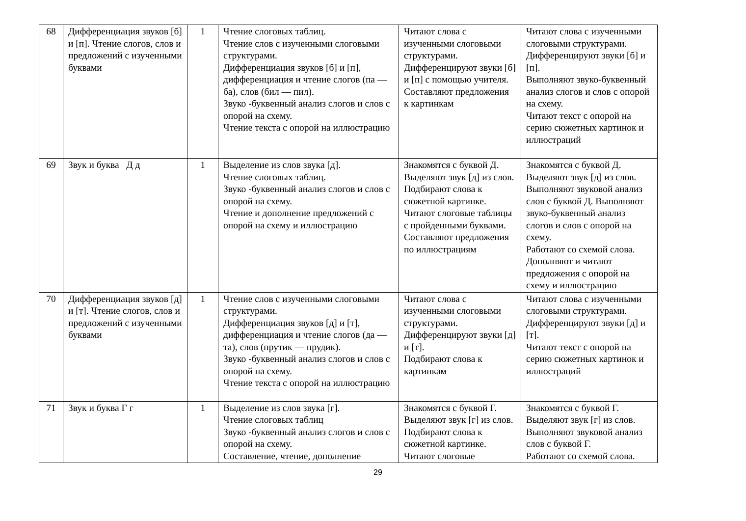| 68 | Дифференциация звуков [б] и [п]. Чтение слогов, слов и предложений с изученными буквами | 1 | Чтение слоговых таблиц. Чтение слов с изученными слоговыми структурами. Дифференциация звуков [б] и [п], дифференциация и чтение слогов (па — ба), слов (бил — пил). Звуко -буквенный анализ слогов и слов с опорой на схему. Чтение текста с опорой на иллюстрацию | Читают слова с изученными слоговыми структурами. Дифференцируют звуки [б] и [п] с помощью учителя. Составляют предложения к картинкам | Читают слова с изученными слоговыми структурами. Дифференцируют звуки [б] и [п]. Выполняют звуко-буквенный анализ слогов и слов с опорой на схему. Читают текст с опорой на серию сюжетных картинок и иллюстраций |
| 69 | Звук и буква Д д | 1 | Выделение из слов звука [д]. Чтение слоговых таблиц. Звуко -буквенный анализ слогов и слов с опорой на схему. Чтение и дополнение предложений с опорой на схему и иллюстрацию | Знакомятся с буквой Д. Выделяют звук [д] из слов. Подбирают слова к сюжетной картинке. Читают слоговые таблицы с пройденными буквами. Составляют предложения по иллюстрациям | Знакомятся с буквой Д. Выделяют звук [д] из слов. Выполняют звуковой анализ слов с буквой Д. Выполняют звуко-буквенный анализ слогов и слов с опорой на схему. Работают со схемой слова. Дополняют и читают предложения с опорой на схему и иллюстрацию |
| 70 | Дифференциация звуков [д] и [т]. Чтение слогов, слов и предложений с изученными буквами | 1 | Чтение слов с изученными слоговыми структурами. Дифференциация звуков [д] и [т], дифференциация и чтение слогов (да — та), слов (прутик — прудик). Звуко -буквенный анализ слогов и слов с опорой на схему. Чтение текста с опорой на иллюстрацию | Читают слова с изученными слоговыми структурами. Дифференцируют звуки [д] и [т]. Подбирают слова к картинкам | Читают слова с изученными слоговыми структурами. Дифференцируют звуки [д] и [т]. Читают текст с опорой на серию сюжетных картинок и иллюстраций |
| 71 | Звук и буква Г г | 1 | Выделение из слов звука [г]. Чтение слоговых таблиц Звуко -буквенный анализ слогов и слов с опорой на схему. Составление, чтение, дополнение | Знакомятся с буквой Г. Выделяют звук [г] из слов. Подбирают слова к сюжетной картинке. Читают слоговые | Знакомятся с буквой Г. Выделяют звук [г] из слов. Выполняют звуковой анализ слов с буквой Г. Работают со схемой слова. |
29